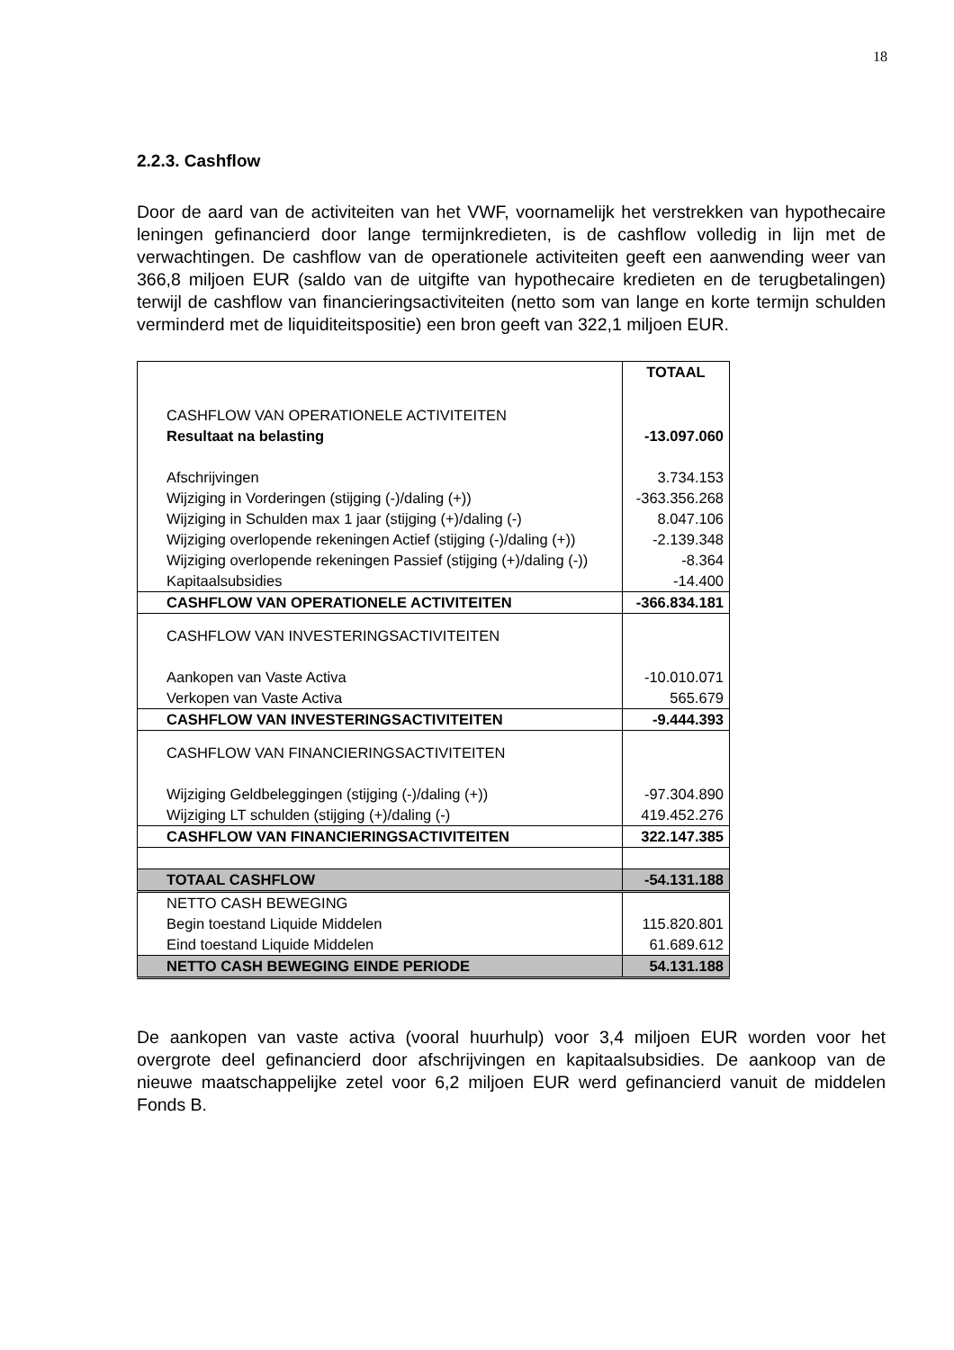18
2.2.3. Cashflow
Door de aard van de activiteiten van het VWF, voornamelijk het verstrekken van hypothecaire leningen gefinancierd door lange termijnkredieten, is de cashflow volledig in lijn met de verwachtingen. De cashflow van de operationele activiteiten geeft een aanwending weer van 366,8 miljoen EUR (saldo van de uitgifte van hypothecaire kredieten en de terugbetalingen) terwijl de cashflow van financieringsactiviteiten (netto som van lange en korte termijn schulden verminderd met de liquiditeitspositie) een bron geeft van 322,1 miljoen EUR.
| | TOTAAL |
| --- | --- |
| CASHFLOW VAN OPERATIONELE ACTIVITEITEN | |
| Resultaat na belasting | -13.097.060 |
| Afschrijvingen | 3.734.153 |
| Wijziging in Vorderingen (stijging (-)/daling (+)) | -363.356.268 |
| Wijziging in Schulden max 1 jaar (stijging (+)/daling (-) | 8.047.106 |
| Wijziging overlopende rekeningen Actief (stijging (-)/daling (+)) | -2.139.348 |
| Wijziging overlopende rekeningen Passief (stijging (+)/daling (-)) | -8.364 |
| Kapitaalsubsidies | -14.400 |
| CASHFLOW VAN OPERATIONELE ACTIVITEITEN | -366.834.181 |
| CASHFLOW VAN INVESTERINGSACTIVITEITEN | |
| Aankopen van Vaste Activa | -10.010.071 |
| Verkopen van Vaste Activa | 565.679 |
| CASHFLOW VAN INVESTERINGSACTIVITEITEN | -9.444.393 |
| CASHFLOW VAN FINANCIERINGSACTIVITEITEN | |
| Wijziging Geldbeleggingen (stijging (-)/daling (+)) | -97.304.890 |
| Wijziging LT schulden (stijging (+)/daling (-) | 419.452.276 |
| CASHFLOW VAN FINANCIERINGSACTIVITEITEN | 322.147.385 |
| TOTAAL CASHFLOW | -54.131.188 |
| NETTO CASH BEWEGING | |
| Begin toestand Liquide Middelen | 115.820.801 |
| Eind toestand Liquide Middelen | 61.689.612 |
| NETTO CASH BEWEGING EINDE PERIODE | 54.131.188 |
De aankopen van vaste activa (vooral huurhulp) voor 3,4 miljoen EUR worden voor het overgrote deel gefinancierd door afschrijvingen en kapitaalsubsidies. De aankoop van de nieuwe maatschappelijke zetel voor 6,2 miljoen EUR werd gefinancierd vanuit de middelen Fonds B.